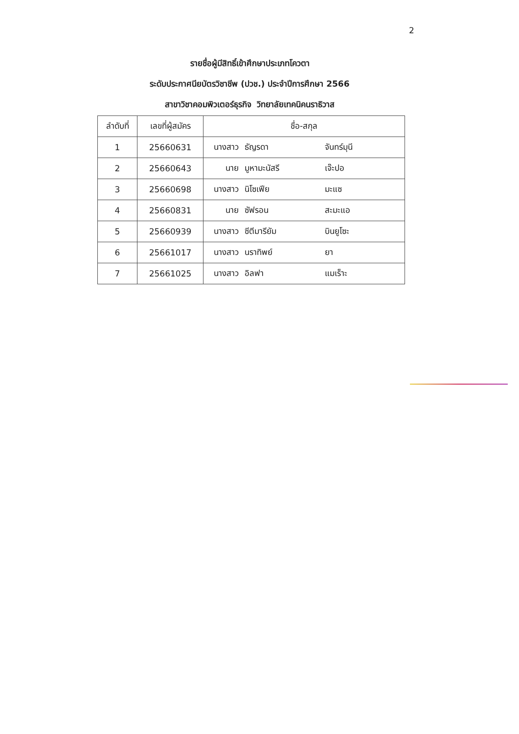2
รายชื่อผู้มีสิทธิ์เข้าศึกษาประเภทโควตา
ระดับประกาศนียบัตรวิชาชีพ (ปวช.) ประจำปีการศึกษา 2566
สาขาวิชาคอมพิวเตอร์ธุรกิจ วิทยาลัยเทคนิคนราธิวาส
| ลำดับที่ | เลขที่ผู้สมัคร | ชื่อ-สกุล |
| --- | --- | --- |
| 1 | 25660631 | นางสาว ธัญรดา จันทร์มุนี |
| 2 | 25660643 | นาย มูหามะนัสรี เจ๊ะปอ |
| 3 | 25660698 | นางสาว นิโซเฟีย มะแซ |
| 4 | 25660831 | นาย ซัฟรอน สะมะแอ |
| 5 | 25660939 | นางสาว ซีตีมารียัม บินยูโซะ |
| 6 | 25661017 | นางสาว นราทิพย์ ยา |
| 7 | 25661025 | นางสาว อิลฟา แมเร็าะ |